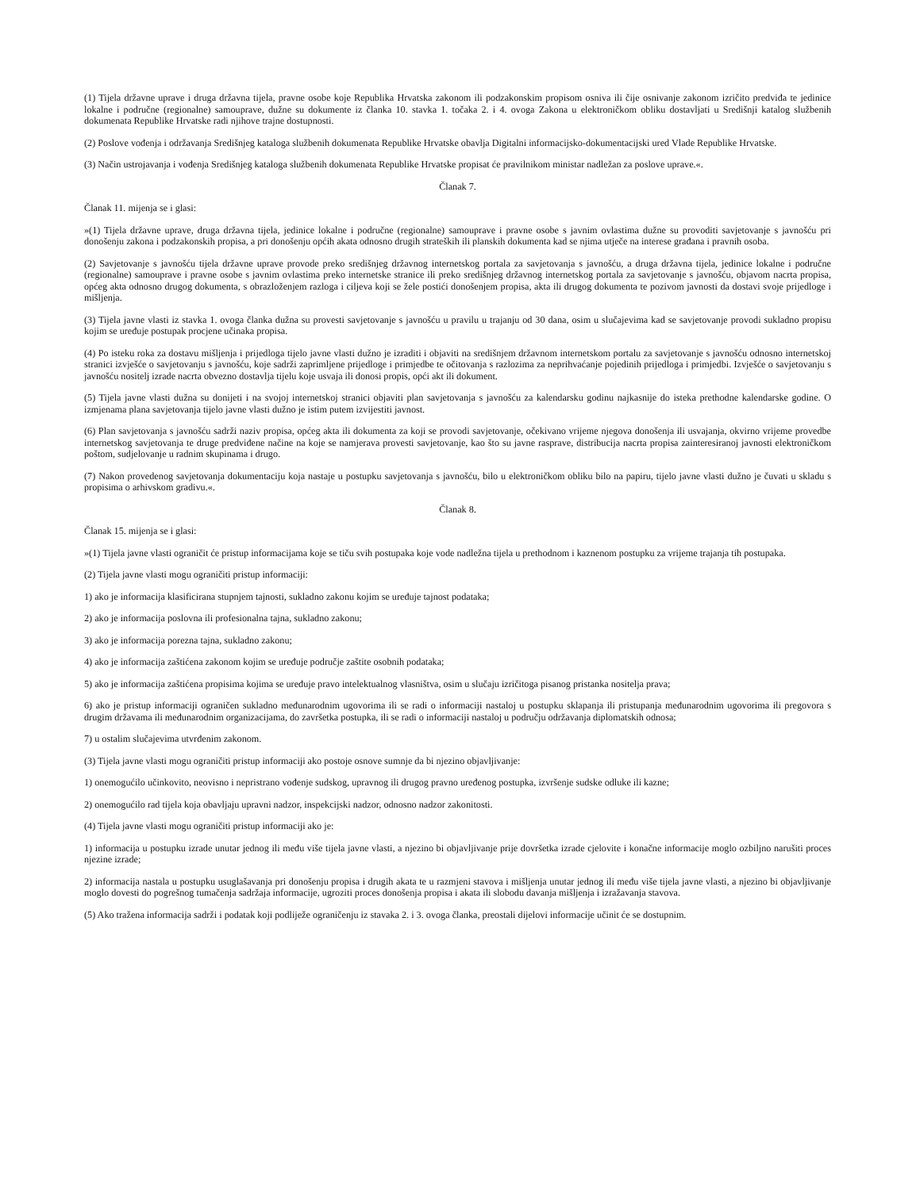(1) Tijela državne uprave i druga državna tijela, pravne osobe koje Republika Hrvatska zakonom ili podzakonskim propisom osniva ili čije osnivanje zakonom izričito predviđa te jedinice lokalne i područne (regionalne) samouprave, dužne su dokumente iz članka 10. stavka 1. točaka 2. i 4. ovoga Zakona u elektroničkom obliku dostavljati u Središnji katalog službenih dokumenata Republike Hrvatske radi njihove trajne dostupnosti.
(2) Poslove vođenja i održavanja Središnjeg kataloga službenih dokumenata Republike Hrvatske obavlja Digitalni informacijsko-dokumentacijski ured Vlade Republike Hrvatske.
(3) Način ustrojavanja i vođenja Središnjeg kataloga službenih dokumenata Republike Hrvatske propisat će pravilnikom ministar nadležan za poslove uprave.«.
Članak 7.
Članak 11. mijenja se i glasi:
»(1) Tijela državne uprave, druga državna tijela, jedinice lokalne i područne (regionalne) samouprave i pravne osobe s javnim ovlastima dužne su provoditi savjetovanje s javnošću pri donošenju zakona i podzakonskih propisa, a pri donošenju općih akata odnosno drugih strateških ili planskih dokumenta kad se njima utječe na interese građana i pravnih osoba.
(2) Savjetovanje s javnošću tijela državne uprave provode preko središnjeg državnog internetskog portala za savjetovanja s javnošću, a druga državna tijela, jedinice lokalne i područne (regionalne) samouprave i pravne osobe s javnim ovlastima preko internetske stranice ili preko središnjeg državnog internetskog portala za savjetovanje s javnošću, objavom nacrta propisa, općeg akta odnosno drugog dokumenta, s obrazloženjem razloga i ciljeva koji se žele postići donošenjem propisa, akta ili drugog dokumenta te pozivom javnosti da dostavi svoje prijedloge i mišljenja.
(3) Tijela javne vlasti iz stavka 1. ovoga članka dužna su provesti savjetovanje s javnošću u pravilu u trajanju od 30 dana, osim u slučajevima kad se savjetovanje provodi sukladno propisu kojim se uređuje postupak procjene učinaka propisa.
(4) Po isteku roka za dostavu mišljenja i prijedloga tijelo javne vlasti dužno je izraditi i objaviti na središnjem državnom internetskom portalu za savjetovanje s javnošću odnosno internetskoj stranici izvješće o savjetovanju s javnošću, koje sadrži zaprimljene prijedloge i primjedbe te očitovanja s razlozima za neprihvaćanje pojedinih prijedloga i primjedbi. Izvješće o savjetovanju s javnošću nositelj izrade nacrta obvezno dostavlja tijelu koje usvaja ili donosi propis, opći akt ili dokument.
(5) Tijela javne vlasti dužna su donijeti i na svojoj internetskoj stranici objaviti plan savjetovanja s javnošću za kalendarsku godinu najkasnije do isteka prethodne kalendarske godine. O izmjenama plana savjetovanja tijelo javne vlasti dužno je istim putem izvijestiti javnost.
(6) Plan savjetovanja s javnošću sadrži naziv propisa, općeg akta ili dokumenta za koji se provodi savjetovanje, očekivano vrijeme njegova donošenja ili usvajanja, okvirno vrijeme provedbe internetskog savjetovanja te druge predviđene načine na koje se namjerava provesti savjetovanje, kao što su javne rasprave, distribucija nacrta propisa zainteresiranoj javnosti elektroničkom poštom, sudjelovanje u radnim skupinama i drugo.
(7) Nakon provedenog savjetovanja dokumentaciju koja nastaje u postupku savjetovanja s javnošću, bilo u elektroničkom obliku bilo na papiru, tijelo javne vlasti dužno je čuvati u skladu s propisima o arhivskom gradivu.«.
Članak 8.
Članak 15. mijenja se i glasi:
»(1) Tijela javne vlasti ograničit će pristup informacijama koje se tiču svih postupaka koje vode nadležna tijela u prethodnom i kaznenom postupku za vrijeme trajanja tih postupaka.
(2) Tijela javne vlasti mogu ograničiti pristup informaciji:
1) ako je informacija klasificirana stupnjem tajnosti, sukladno zakonu kojim se uređuje tajnost podataka;
2) ako je informacija poslovna ili profesionalna tajna, sukladno zakonu;
3) ako je informacija porezna tajna, sukladno zakonu;
4) ako je informacija zaštićena zakonom kojim se uređuje područje zaštite osobnih podataka;
5) ako je informacija zaštićena propisima kojima se uređuje pravo intelektualnog vlasništva, osim u slučaju izričitoga pisanog pristanka nositelja prava;
6) ako je pristup informaciji ograničen sukladno međunarodnim ugovorima ili se radi o informaciji nastaloj u postupku sklapanja ili pristupanja međunarodnim ugovorima ili pregovora s drugim državama ili međunarodnim organizacijama, do završetka postupka, ili se radi o informaciji nastaloj u području održavanja diplomatskih odnosa;
7) u ostalim slučajevima utvrđenim zakonom.
(3) Tijela javne vlasti mogu ograničiti pristup informaciji ako postoje osnove sumnje da bi njezino objavljivanje:
1) onemogućilo učinkovito, neovisno i nepristrano vođenje sudskog, upravnog ili drugog pravno uređenog postupka, izvršenje sudske odluke ili kazne;
2) onemogućilo rad tijela koja obavljaju upravni nadzor, inspekcijski nadzor, odnosno nadzor zakonitosti.
(4) Tijela javne vlasti mogu ograničiti pristup informaciji ako je:
1) informacija u postupku izrade unutar jednog ili među više tijela javne vlasti, a njezino bi objavljivanje prije dovršetka izrade cjelovite i konačne informacije moglo ozbiljno narušiti proces njezine izrade;
2) informacija nastala u postupku usuglašavanja pri donošenju propisa i drugih akata te u razmjeni stavova i mišljenja unutar jednog ili među više tijela javne vlasti, a njezino bi objavljivanje moglo dovesti do pogrešnog tumačenja sadržaja informacije, ugroziti proces donošenja propisa i akata ili slobodu davanja mišljenja i izražavanja stavova.
(5) Ako tražena informacija sadrži i podatak koji podliježe ograničenju iz stavaka 2. i 3. ovoga članka, preostali dijelovi informacije učinit će se dostupnim.